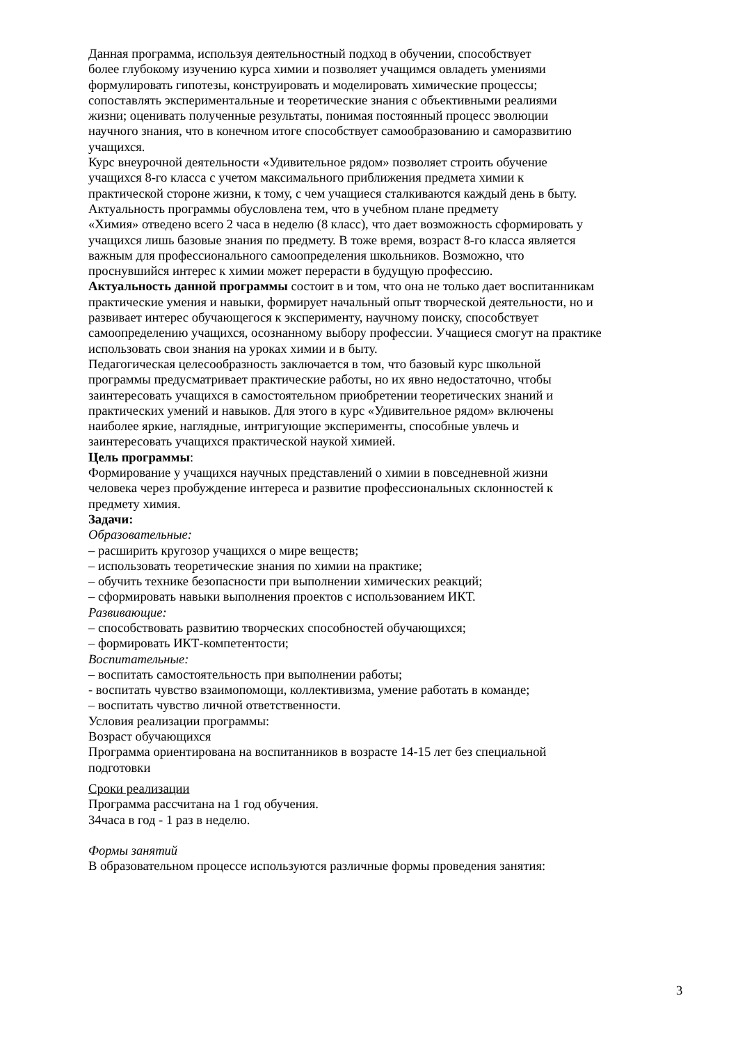Данная программа, используя деятельностный подход в обучении, способствует
более глубокому изучению курса химии и позволяет учащимся овладеть умениями
формулировать гипотезы, конструировать и моделировать химические процессы;
сопоставлять экспериментальные и теоретические знания с объективными реалиями
жизни; оценивать полученные результаты, понимая постоянный процесс эволюции
научного знания, что в конечном итоге способствует самообразованию и саморазвитию
учащихся.
Курс внеурочной деятельности «Удивительное рядом» позволяет строить обучение
учащихся 8-го класса с учетом максимального приближения предмета химии к
практической стороне жизни, к тому, с чем учащиеся сталкиваются каждый день в быту.
Актуальность программы обусловлена тем, что в учебном плане предмету
«Химия» отведено всего 2 часа в неделю (8 класс), что дает возможность сформировать у
учащихся лишь базовые знания по предмету. В тоже время, возраст 8-го класса является
важным для профессионального самоопределения школьников. Возможно, что
проснувшийся интерес к химии может перерасти в будущую профессию.
Актуальность данной программы состоит в и том, что она не только дает воспитанникам
практические умения и навыки, формирует начальный опыт творческой деятельности, но и
развивает интерес обучающегося к эксперименту, научному поиску, способствует
самоопределению учащихся, осознанному выбору профессии. Учащиеся смогут на практике
использовать свои знания на уроках химии и в быту.
Педагогическая целесообразность заключается в том, что базовый курс школьной
программы предусматривает практические работы, но их явно недостаточно, чтобы
заинтересовать учащихся в самостоятельном приобретении теоретических знаний и
практических умений и навыков. Для этого в курс «Удивительное рядом» включены
наиболее яркие, наглядные, интригующие эксперименты, способные увлечь и
заинтересовать учащихся практической наукой химией.
Цель программы:
Формирование у учащихся научных представлений о химии в повседневной жизни
человека через пробуждение интереса и развитие профессиональных склонностей к
предмету химия.
Задачи:
Образовательные:
– расширить кругозор учащихся о мире веществ;
– использовать теоретические знания по химии на практике;
– обучить технике безопасности при выполнении химических реакций;
– сформировать навыки выполнения проектов с использованием ИКТ.
Развивающие:
– способствовать развитию творческих способностей обучающихся;
– формировать ИКТ-компетентости;
Воспитательные:
– воспитать самостоятельность при выполнении работы;
- воспитать чувство взаимопомощи, коллективизма, умение работать в команде;
– воспитать чувство личной ответственности.
Условия реализации программы:
Возраст обучающихся
Программа ориентирована на воспитанников в возрасте 14-15 лет без специальной
подготовки
Сроки реализации
Программа рассчитана на 1 год обучения.
34часа в год - 1 раз в неделю.
Формы занятий
В образовательном процессе используются различные формы проведения занятия:
3